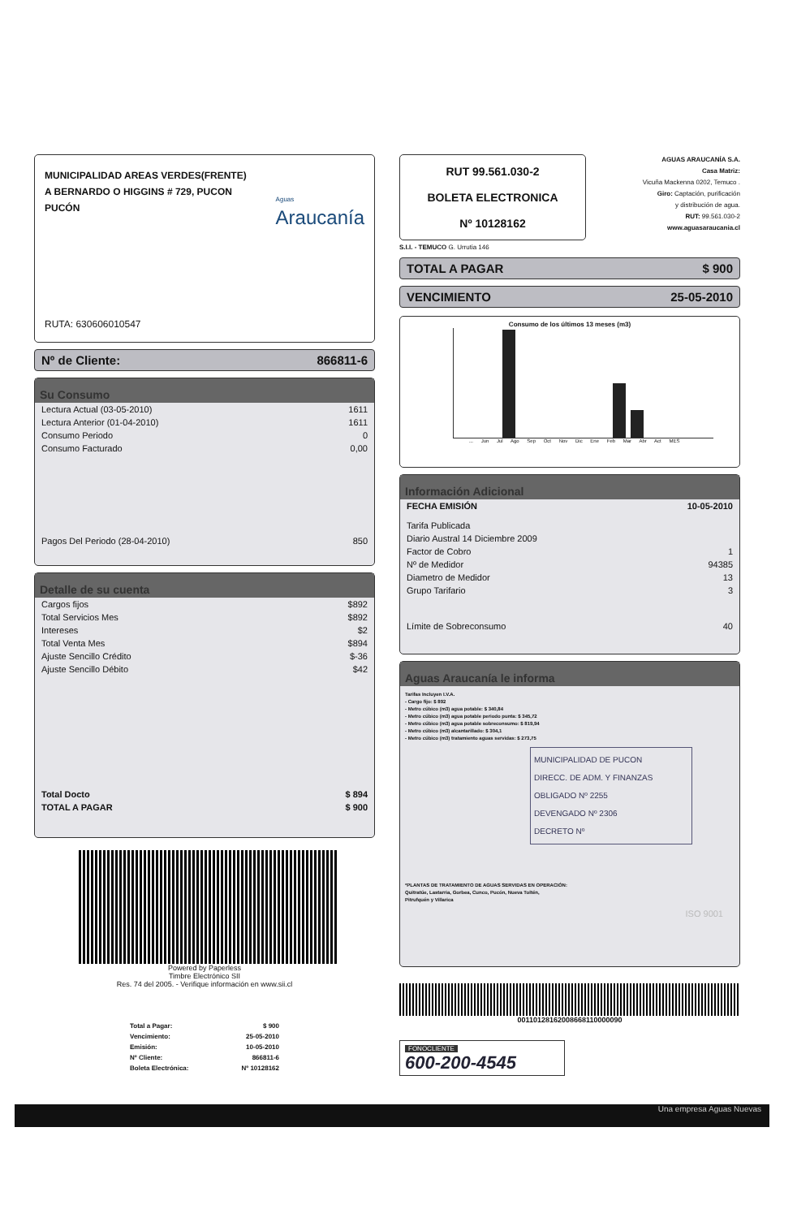MUNICIPALIDAD AREAS VERDES(FRENTE)
A BERNARDO O HIGGINS # 729, PUCON
PUCÓN
Aguas
Araucanía
RUTA: 630606010547
Nº de Cliente: 866811-6
Su Consumo
| Lectura Actual (03-05-2010) | 1611 |
| Lectura Anterior (01-04-2010) | 1611 |
| Consumo Periodo | 0 |
| Consumo Facturado | 0,00 |
| Pagos Del Periodo (28-04-2010) | 850 |
Detalle de su cuenta
| Cargos fijos | $892 |
| Total Servicios Mes | $892 |
| Intereses | $2 |
| Total Venta Mes | $894 |
| Ajuste Sencillo Crédito | $-36 |
| Ajuste Sencillo Débito | $42 |
| Total Docto | $ 894 |
| TOTAL A PAGAR | $ 900 |
Powered by Paperless
Timbre Electrónico SII
Res. 74 del 2005. - Verifique información en www.sii.cl
| Total a Pagar: | $ 900 |
| Vencimiento: | 25-05-2010 |
| Emisión: | 10-05-2010 |
| Nº Cliente: | 866811-6 |
| Boleta Electrónica: | Nº 10128162 |
RUT 99.561.030-2
BOLETA ELECTRONICA
Nº 10128162
AGUAS ARAUCANÍA S.A.
Casa Matriz:
Vicuña Mackenna 0202, Temuco .
Giro: Captación, purificación
y distribución de agua.
RUT: 99.561.030-2
www.aguasaraucania.cl
S.I.I. - TEMUCO G. Urrutia 146
TOTAL A PAGAR $ 900
VENCIMIENTO 25-05-2010
Consumo de los últimos 13 meses (m3)
... Jun Jul Ago Sep Oct Nov Dic Ene Feb Mar Abr Act MES
Información Adicional
| FECHA EMISIÓN | 10-05-2010 |
| Tarifa Publicada | |
| Diario Austral 14 Diciembre 2009 | |
| Factor de Cobro | 1 |
| Nº de Medidor | 94385 |
| Diametro de Medidor | 13 |
| Grupo Tarifario | 3 |
| Límite de Sobreconsumo | 40 |
Aguas Araucanía le informa
Tarifas Incluyen I.V.A.
- Cargo fijo: $ 892
- Metro cúbico (m3) agua potable: $ 340,84
- Metro cúbico (m3) agua potable periodo punta: $ 345,72
- Metro cúbico (m3) agua potable sobreconsumo: $ 819,94
- Metro cúbico (m3) alcantarillado: $ 304,1
- Metro cúbico (m3) tratamiento aguas servidas: $ 273,75
MUNICIPALIDAD DE PUCON
DIRECC. DE ADM. Y FINANZAS
OBLIGADO Nº 2255
DEVENGADO Nº 2306
DECRETO Nº
*PLANTAS DE TRATAMIENTO DE AGUAS SERVIDAS EN OPERACIÓN:
Quitratúe, Lastarria, Gorbea, Cunco, Pucón, Nueva Toltén,
Pitrufquén y Villarica
ISO 9001
00110128162008668110000090
FONOCLIENTE
600-200-4545
Una empresa Aguas Nuevas